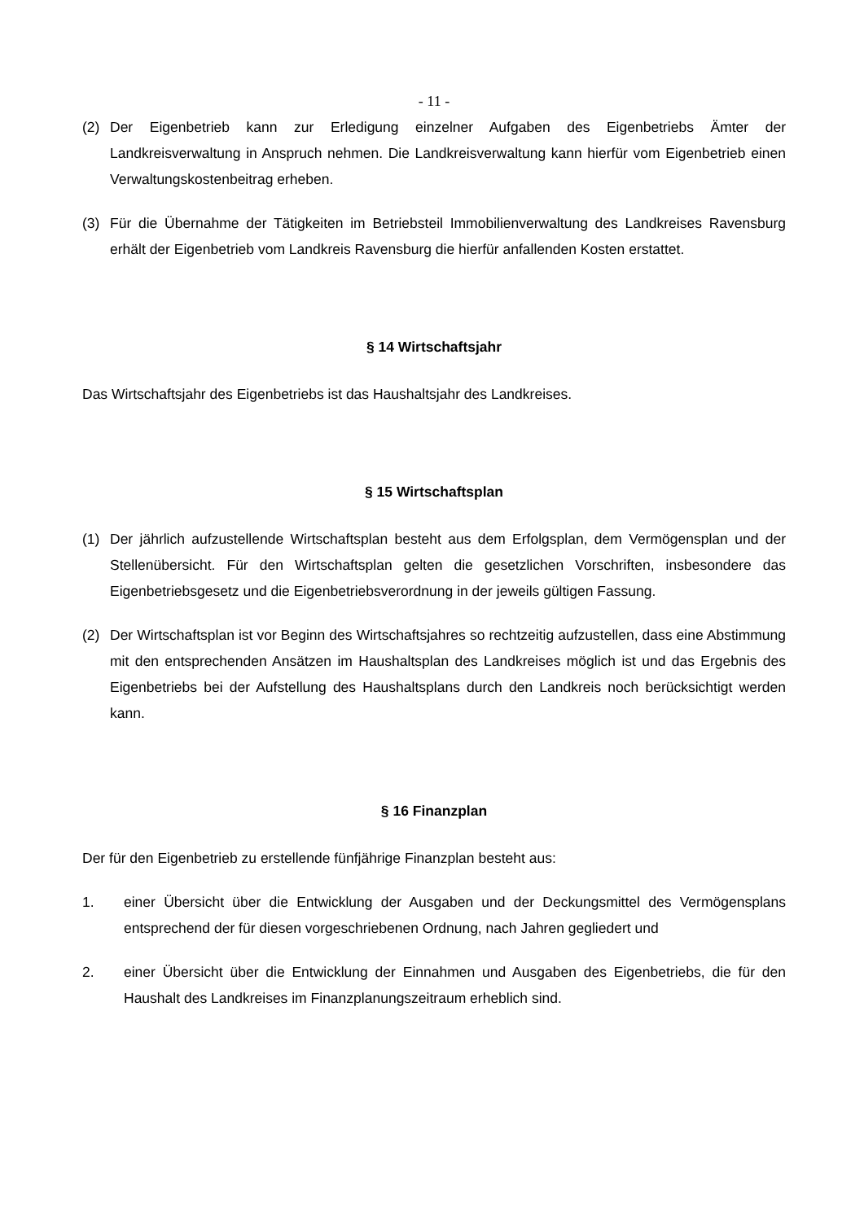- 11 -
(2) Der Eigenbetrieb kann zur Erledigung einzelner Aufgaben des Eigenbetriebs Ämter der Landkreisverwaltung in Anspruch nehmen. Die Landkreisverwaltung kann hierfür vom Eigenbetrieb einen Verwaltungskostenbeitrag erheben.
(3) Für die Übernahme der Tätigkeiten im Betriebsteil Immobilienverwaltung des Landkreises Ravensburg erhält der Eigenbetrieb vom Landkreis Ravensburg die hierfür anfallenden Kosten erstattet.
§ 14 Wirtschaftsjahr
Das Wirtschaftsjahr des Eigenbetriebs ist das Haushaltsjahr des Landkreises.
§ 15 Wirtschaftsplan
(1) Der jährlich aufzustellende Wirtschaftsplan besteht aus dem Erfolgsplan, dem Vermögensplan und der Stellenübersicht. Für den Wirtschaftsplan gelten die gesetzlichen Vorschriften, insbesondere das Eigenbetriebsgesetz und die Eigenbetriebsverordnung in der jeweils gültigen Fassung.
(2) Der Wirtschaftsplan ist vor Beginn des Wirtschaftsjahres so rechtzeitig aufzustellen, dass eine Abstimmung mit den entsprechenden Ansätzen im Haushaltsplan des Landkreises möglich ist und das Ergebnis des Eigenbetriebs bei der Aufstellung des Haushaltsplans durch den Landkreis noch berücksichtigt werden kann.
§ 16 Finanzplan
Der für den Eigenbetrieb zu erstellende fünfjährige Finanzplan besteht aus:
1. einer Übersicht über die Entwicklung der Ausgaben und der Deckungsmittel des Vermögensplans entsprechend der für diesen vorgeschriebenen Ordnung, nach Jahren gegliedert und
2. einer Übersicht über die Entwicklung der Einnahmen und Ausgaben des Eigenbetriebs, die für den Haushalt des Landkreises im Finanzplanungszeitraum erheblich sind.